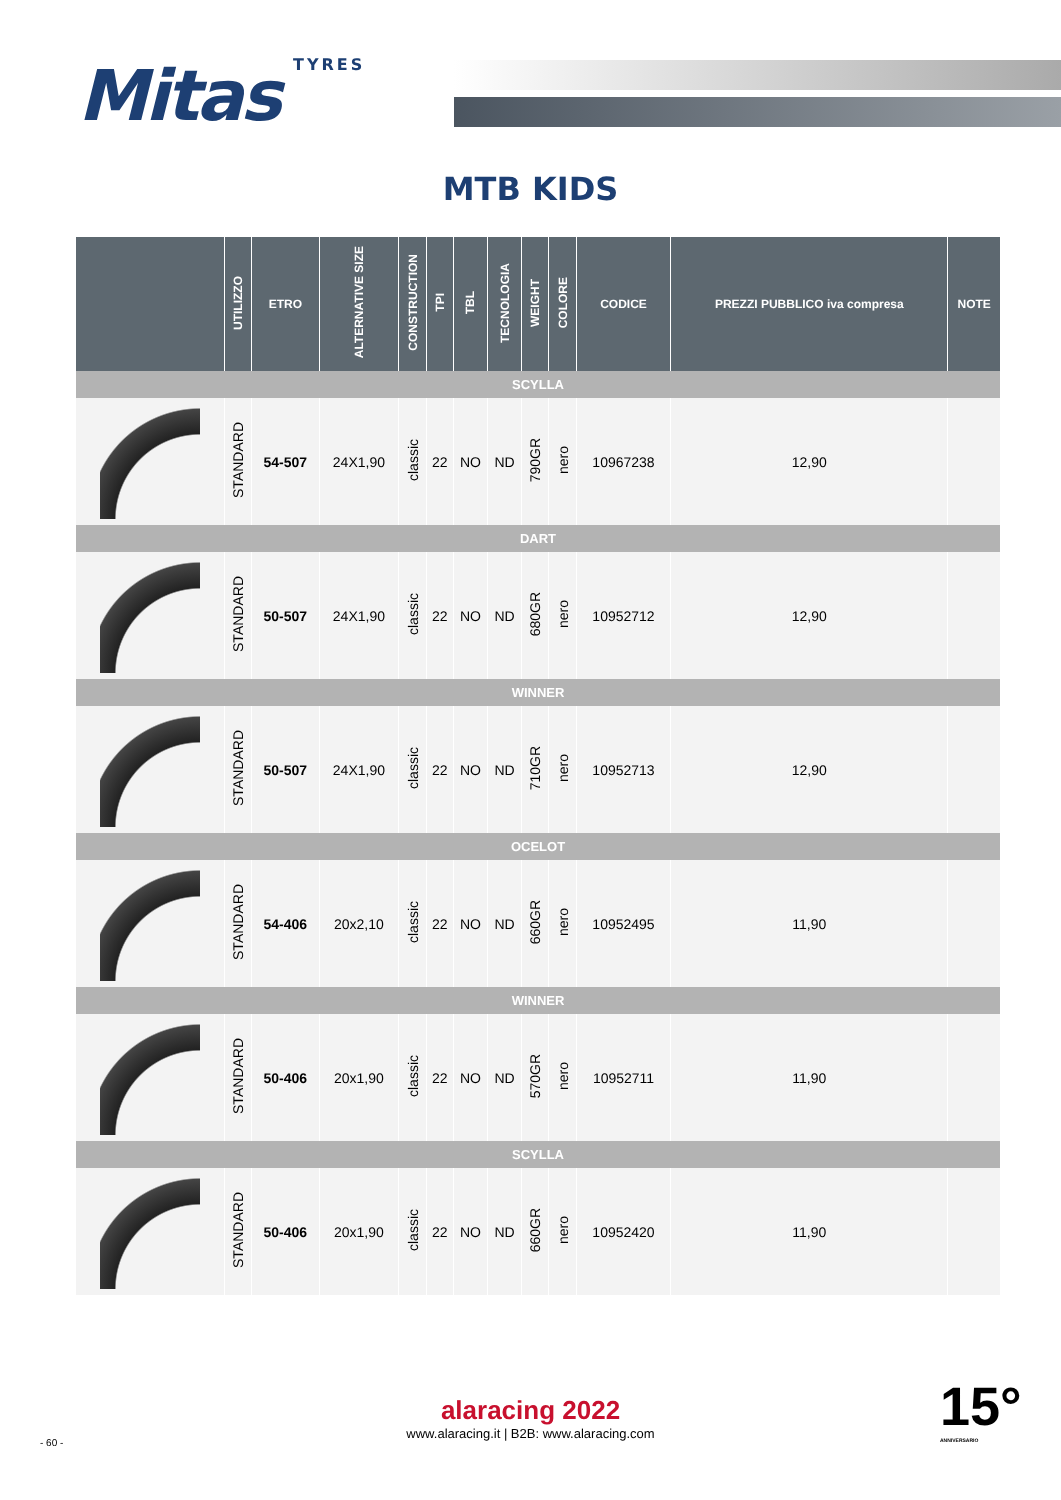Mitas TYRES
MTB KIDS
| | UTILIZZO | ETRO | ALTERNATIVE SIZE | CONSTRUCTION | TPI | TBL | TECNOLOGIA | WEIGHT | COLORE | CODICE | PREZZI PUBBLICO iva compresa | NOTE |
| --- | --- | --- | --- | --- | --- | --- | --- | --- | --- | --- | --- | --- |
| SCYLLA | | | | | | | | | | | | |
| | STANDARD | 54-507 | 24X1,90 | classic | 22 | NO | ND | 790GR | nero | 10967238 | 12,90 | |
| DART | | | | | | | | | | | | |
| | STANDARD | 50-507 | 24X1,90 | classic | 22 | NO | ND | 680GR | nero | 10952712 | 12,90 | |
| WINNER | | | | | | | | | | | | |
| | STANDARD | 50-507 | 24X1,90 | classic | 22 | NO | ND | 710GR | nero | 10952713 | 12,90 | |
| OCELOT | | | | | | | | | | | | |
| | STANDARD | 54-406 | 20x2,10 | classic | 22 | NO | ND | 660GR | nero | 10952495 | 11,90 | |
| WINNER | | | | | | | | | | | | |
| | STANDARD | 50-406 | 20x1,90 | classic | 22 | NO | ND | 570GR | nero | 10952711 | 11,90 | |
| SCYLLA | | | | | | | | | | | | |
| | STANDARD | 50-406 | 20x1,90 | classic | 22 | NO | ND | 660GR | nero | 10952420 | 11,90 | |
alaracing 2022
www.alaracing.it | B2B: www.alaracing.com
- 60 -
15°
ANNIVERSARIO